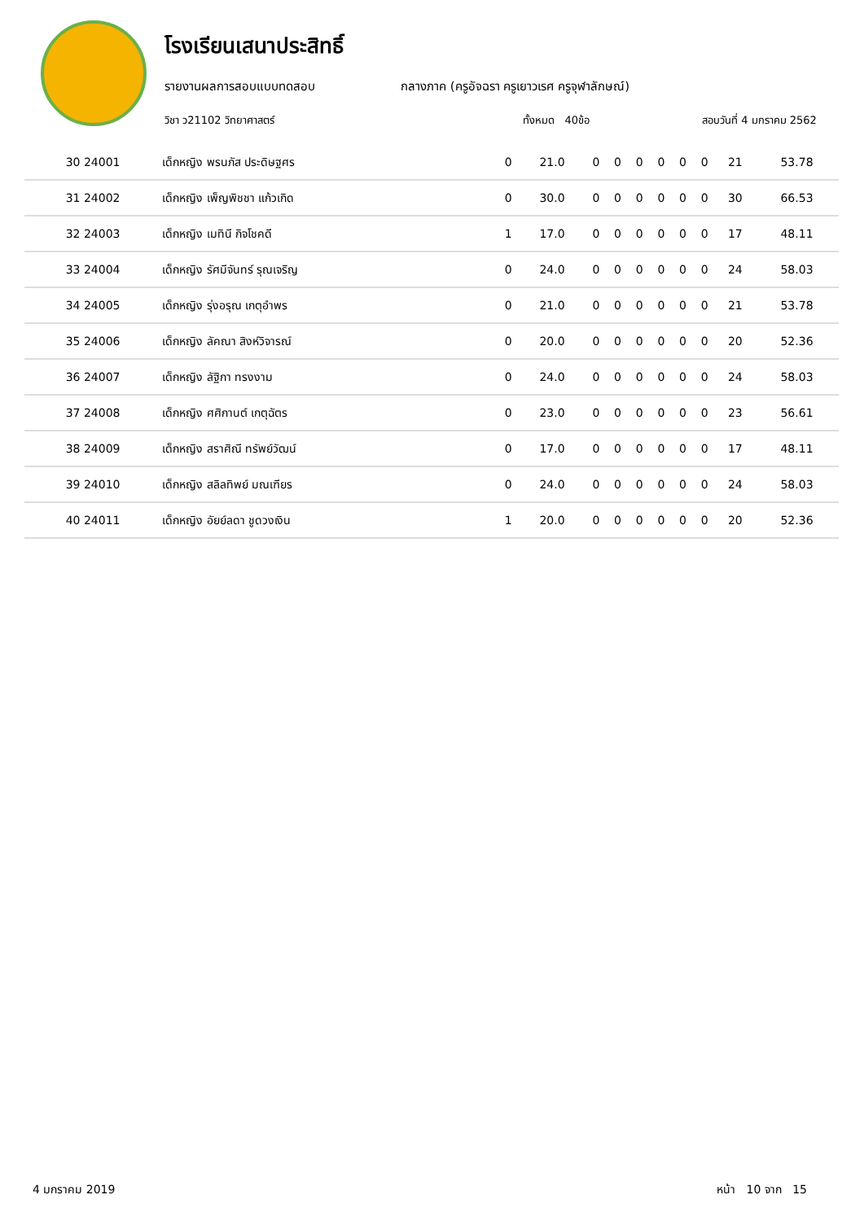โรงเรียนเสนาประสิทธิ์
รายงานผลการสอบแบบทดสอบ กลางภาค (ครูอัจฉรา ครูเยาวเรศ ครูจุฬาลักษณ์)
วิชา ว21102 วิทยาศาสตร์ ทั้งหมด 40ข้อ สอบวันที่ 4 มกราคม 2562
| 30 24001 | เด็กหญิง พรนภัส ประดิษฐศร | 0 | 21.0 | 0 | 0 | 0 | 0 | 0 | 0 | 21 | 53.78 |
| 31 24002 | เด็กหญิง เพ็ญพิชชา แก้วเกิด | 0 | 30.0 | 0 | 0 | 0 | 0 | 0 | 0 | 30 | 66.53 |
| 32 24003 | เด็กหญิง เมทินี กิจโชคดี | 1 | 17.0 | 0 | 0 | 0 | 0 | 0 | 0 | 17 | 48.11 |
| 33 24004 | เด็กหญิง รัศมีจันทร์ รุณเจริญ | 0 | 24.0 | 0 | 0 | 0 | 0 | 0 | 0 | 24 | 58.03 |
| 34 24005 | เด็กหญิง รุ่งอรุณ เกตุอำพร | 0 | 21.0 | 0 | 0 | 0 | 0 | 0 | 0 | 21 | 53.78 |
| 35 24006 | เด็กหญิง ลัคณา สิงห์วิจารณ์ | 0 | 20.0 | 0 | 0 | 0 | 0 | 0 | 0 | 20 | 52.36 |
| 36 24007 | เด็กหญิง ลัฐิกา ทรงงาม | 0 | 24.0 | 0 | 0 | 0 | 0 | 0 | 0 | 24 | 58.03 |
| 37 24008 | เด็กหญิง ศศิกานต์ เกตุฉัตร | 0 | 23.0 | 0 | 0 | 0 | 0 | 0 | 0 | 23 | 56.61 |
| 38 24009 | เด็กหญิง สราศิณี ทรัพย์วัฒน์ | 0 | 17.0 | 0 | 0 | 0 | 0 | 0 | 0 | 17 | 48.11 |
| 39 24010 | เด็กหญิง สลิลทิพย์ มณเฑียร | 0 | 24.0 | 0 | 0 | 0 | 0 | 0 | 0 | 24 | 58.03 |
| 40 24011 | เด็กหญิง อัยย์ลดา ชูดวงเงิน | 1 | 20.0 | 0 | 0 | 0 | 0 | 0 | 0 | 20 | 52.36 |
4 มกราคม 2019 หน้า 10 จาก 15